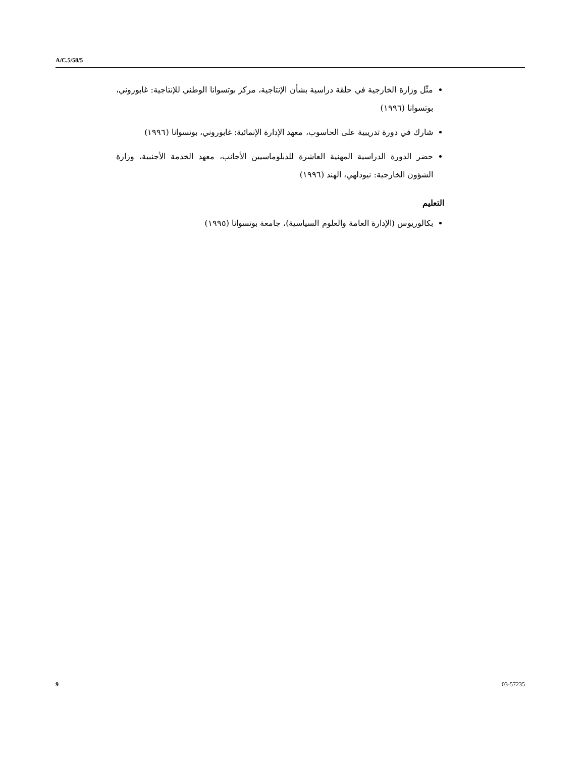A/C.5/58/5
مثّل وزارة الخارجية في حلقة دراسية بشأن الإنتاجية، مركز بوتسوانا الوطني للإنتاجية: غابوروني، بوتسوانا (١٩٩٦)
شارك في دورة تدريبية على الحاسوب، معهد الإدارة الإنمائية: غابوروني، بوتسوانا (١٩٩٦)
حضر الدورة الدراسية المهنية العاشرة للدبلوماسيين الأجانب، معهد الخدمة الأجنبية، وزارة الشؤون الخارجية: نيودلهي، الهند (١٩٩٦)
التعليم
بكالوريوس (الإدارة العامة والعلوم السياسية)، جامعة بوتسوانا (١٩٩٥)
9 03-57235